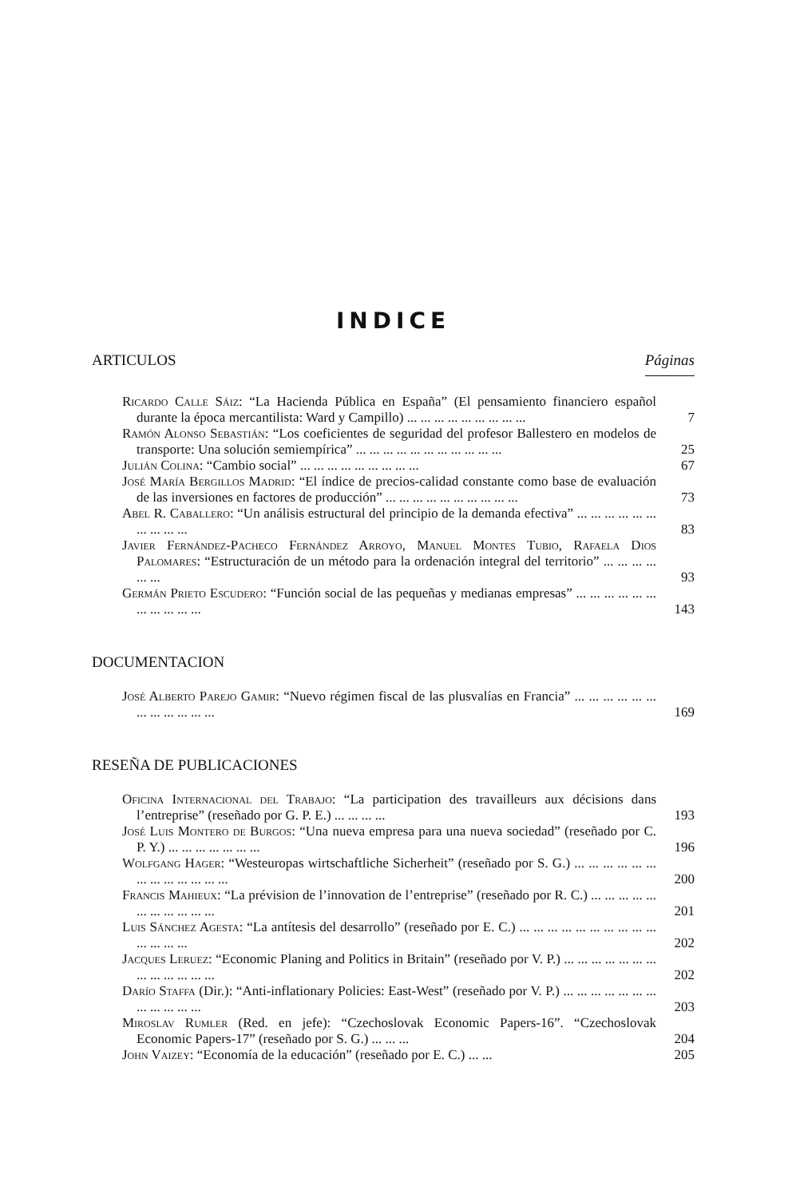INDICE
ARTICULOS Páginas
Ricardo Calle Sáiz: “La Hacienda Pública en España” (El pensamiento financiero español durante la época mercantilista: Ward y Campillo) ... ... ... ... ... ... ... ... ...
7
Ramón Alonso Sebastián: “Los coeficientes de seguridad del profesor Ballestero en modelos de transporte: Una solución semiempírica” ... ... ... ... ... ... ... ... ... ... ...
25
Julián Colina: “Cambio social” ... ... ... ... ... ... ... ... ...
67
José María Bergillos Madrid: “El índice de precios-calidad constante como base de evaluación de las inversiones en factores de producción” ... ... ... ... ... ... ... ... ... ...
73
Abel R. Caballero: “Un análisis estructural del principio de la demanda efectiva” ... ... ... ... ... ... ... ... ... ...
83
Javier Fernández-Pacheco Fernández Arroyo, Manuel Montes Tubio, Rafaela Dios Palomares: “Estructuración de un método para la ordenación integral del territorio” ... ... ... ... ... ...
93
Germán Prieto Escudero: “Función social de las pequeñas y medianas empresas” ... ... ... ... ... ... ... ... ... ... ...
143
DOCUMENTACION
José Alberto Parejo Gamir: “Nuevo régimen fiscal de las plusvalías en Francia” ... ... ... ... ... ... ... ... ... ... ... ...
169
RESEÑA DE PUBLICACIONES
Oficina Internacional del Trabajo: “La participation des travailleurs aux décisions dans l’entreprise” (reseñado por G. P. E.) ... ... ... ...
193
José Luis Montero de Burgos: “Una nueva empresa para una nueva sociedad” (reseñado por C. P. Y.) ... ... ... ... ... ... ...
196
Wolfgang Hager: “Westeuropas wirtschaftliche Sicherheit” (reseñado por S. G.) ... ... ... ... ... ... ... ... ... ... ... ... ...
200
Francis Mahieux: “La prévision de l’innovation de l’entreprise” (reseñado por R. C.) ... ... ... ... ... ... ... ... ... ... ...
201
Luis Sánchez Agesta: “La antítesis del desarrollo” (reseñado por E. C.) ... ... ... ... ... ... ... ... ... ... ... ... ... ...
202
Jacques Leruez: “Economic Planing and Politics in Britain” (reseñado por V. P.) ... ... ... ... ... ... ... ... ... ... ... ... ...
202
Darío Staffa (Dir.): “Anti-inflationary Policies: East-West” (reseñado por V. P.) ... ... ... ... ... ... ... ... ... ... ... ...
203
Miroslav Rumler (Red. en jefe): “Czechoslovak Economic Papers-16”. “Czechoslovak Economic Papers-17” (reseñado por S. G.) ... ... ...
204
John Vaizey: “Economía de la educación” (reseñado por E. C.) ... ...
205